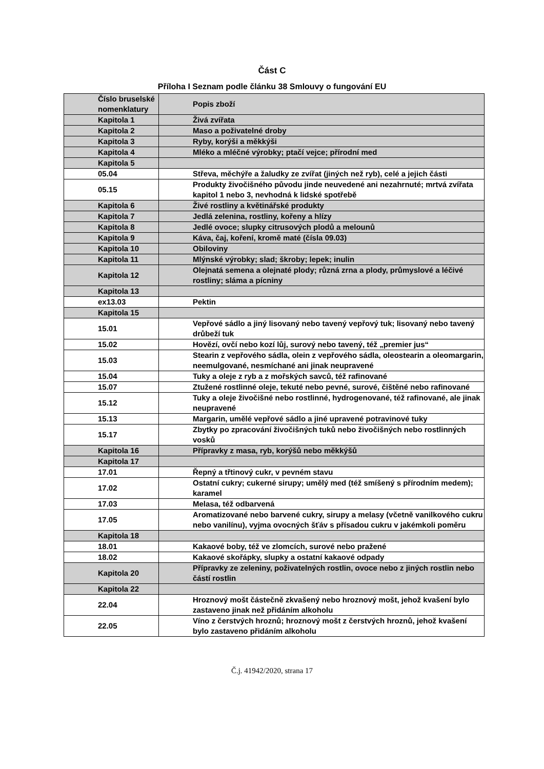Část C
Příloha I Seznam podle článku 38 Smlouvy o fungování EU
| Číslo bruselské nomenklatury | Popis zboží |
| --- | --- |
| Kapitola 1 | Živá zvířata |
| Kapitola 2 | Maso a poživatelné droby |
| Kapitola 3 | Ryby, korýši a měkkýši |
| Kapitola 4 | Mléko a mléčné výrobky; ptačí vejce; přírodní med |
| Kapitola 5 | |
| 05.04 | Střeva, měchýře a žaludky ze zvířat (jiných než ryb), celé a jejich části |
| 05.15 | Produkty živočišného původu jinde neuvedené ani nezahrnuté; mrtvá zvířata kapitol 1 nebo 3, nevhodná k lidské spotřebě |
| Kapitola 6 | Živé rostliny a květinářské produkty |
| Kapitola 7 | Jedlá zelenina, rostliny, kořeny a hlízy |
| Kapitola 8 | Jedlé ovoce; slupky citrusových plodů a melounů |
| Kapitola 9 | Káva, čaj, koření, kromě maté (čísla 09.03) |
| Kapitola 10 | Obiloviny |
| Kapitola 11 | Mlýnské výrobky; slad; škroby; lepek; inulin |
| Kapitola 12 | Olejnatá semena a olejnaté plody; různá zrna a plody, průmyslové a léčivé rostliny; sláma a pícniny |
| Kapitola 13 | |
| ex13.03 | Pektin |
| Kapitola 15 | |
| 15.01 | Vepřové sádlo a jiný lisovaný nebo tavený vepřový tuk; lisovaný nebo tavený drůbeží tuk |
| 15.02 | Hovězí, ovčí nebo kozí lůj, surový nebo tavený, též „premier jus“ |
| 15.03 | Stearin z vepřového sádla, olein z vepřového sádla, oleostearin a oleomargarin, neemulgované, nesmíchané ani jinak neupravené |
| 15.04 | Tuky a oleje z ryb a z mořských savců, též rafinované |
| 15.07 | Ztužené rostlinné oleje, tekuté nebo pevné, surové, čištěné nebo rafinované |
| 15.12 | Tuky a oleje živočišné nebo rostlinné, hydrogenované, též rafinované, ale jinak neupravené |
| 15.13 | Margarin, umělé vepřové sádlo a jiné upravené potravinové tuky |
| 15.17 | Zbytky po zpracování živočišných tuků nebo živočišných nebo rostlinných vosků |
| Kapitola 16 | Přípravky z masa, ryb, korýšů nebo měkkýšů |
| Kapitola 17 | |
| 17.01 | Řepný a třtinový cukr, v pevném stavu |
| 17.02 | Ostatní cukry; cukerné sirupy; umělý med (též smíšený s přírodním medem); karamel |
| 17.03 | Melasa, též odbarvená |
| 17.05 | Aromatizované nebo barvené cukry, sirupy a melasy (včetně vanilkového cukru nebo vanilínu), vyjma ovocných šťáv s přísadou cukru v jakémkoli poměru |
| Kapitola 18 | |
| 18.01 | Kakaové boby, též ve zlomcích, surové nebo pražené |
| 18.02 | Kakaové skořápky, slupky a ostatní kakaové odpady |
| Kapitola 20 | Přípravky ze zeleniny, poživatelných rostlin, ovoce nebo z jiných rostlin nebo částí rostlin |
| Kapitola 22 | |
| 22.04 | Hroznový mošt částečně zkvašený nebo hroznový mošt, jehož kvašení bylo zastaveno jinak než přidáním alkoholu |
| 22.05 | Víno z čerstvých hroznů; hroznový mošt z čerstvých hroznů, jehož kvašení bylo zastaveno přidáním alkoholu |
Č.j. 41942/2020, strana 17